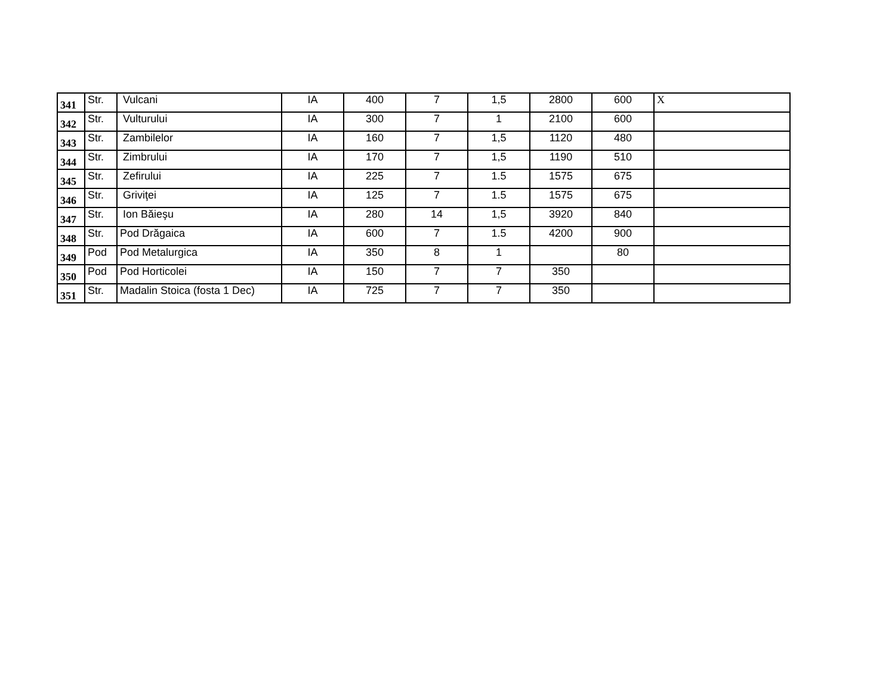| 341 | Str. | Vulcani | IA | 400 | 7 | 1,5 | 2800 | 600 | X |
| 342 | Str. | Vulturului | IA | 300 | 7 | 1 | 2100 | 600 | |
| 343 | Str. | Zambilelor | IA | 160 | 7 | 1,5 | 1120 | 480 | |
| 344 | Str. | Zimbrului | IA | 170 | 7 | 1,5 | 1190 | 510 | |
| 345 | Str. | Zefirului | IA | 225 | 7 | 1.5 | 1575 | 675 | |
| 346 | Str. | Griviţei | IA | 125 | 7 | 1.5 | 1575 | 675 | |
| 347 | Str. | Ion Băieşu | IA | 280 | 14 | 1,5 | 3920 | 840 | |
| 348 | Str. | Pod Drăgaica | IA | 600 | 7 | 1.5 | 4200 | 900 | |
| 349 | Pod | Pod Metalurgica | IA | 350 | 8 | 1 | | 80 | |
| 350 | Pod | Pod Horticolei | IA | 150 | 7 | 7 | 350 | | |
| 351 | Str. | Madalin Stoica (fosta 1 Dec) | IA | 725 | 7 | 7 | 350 | | |